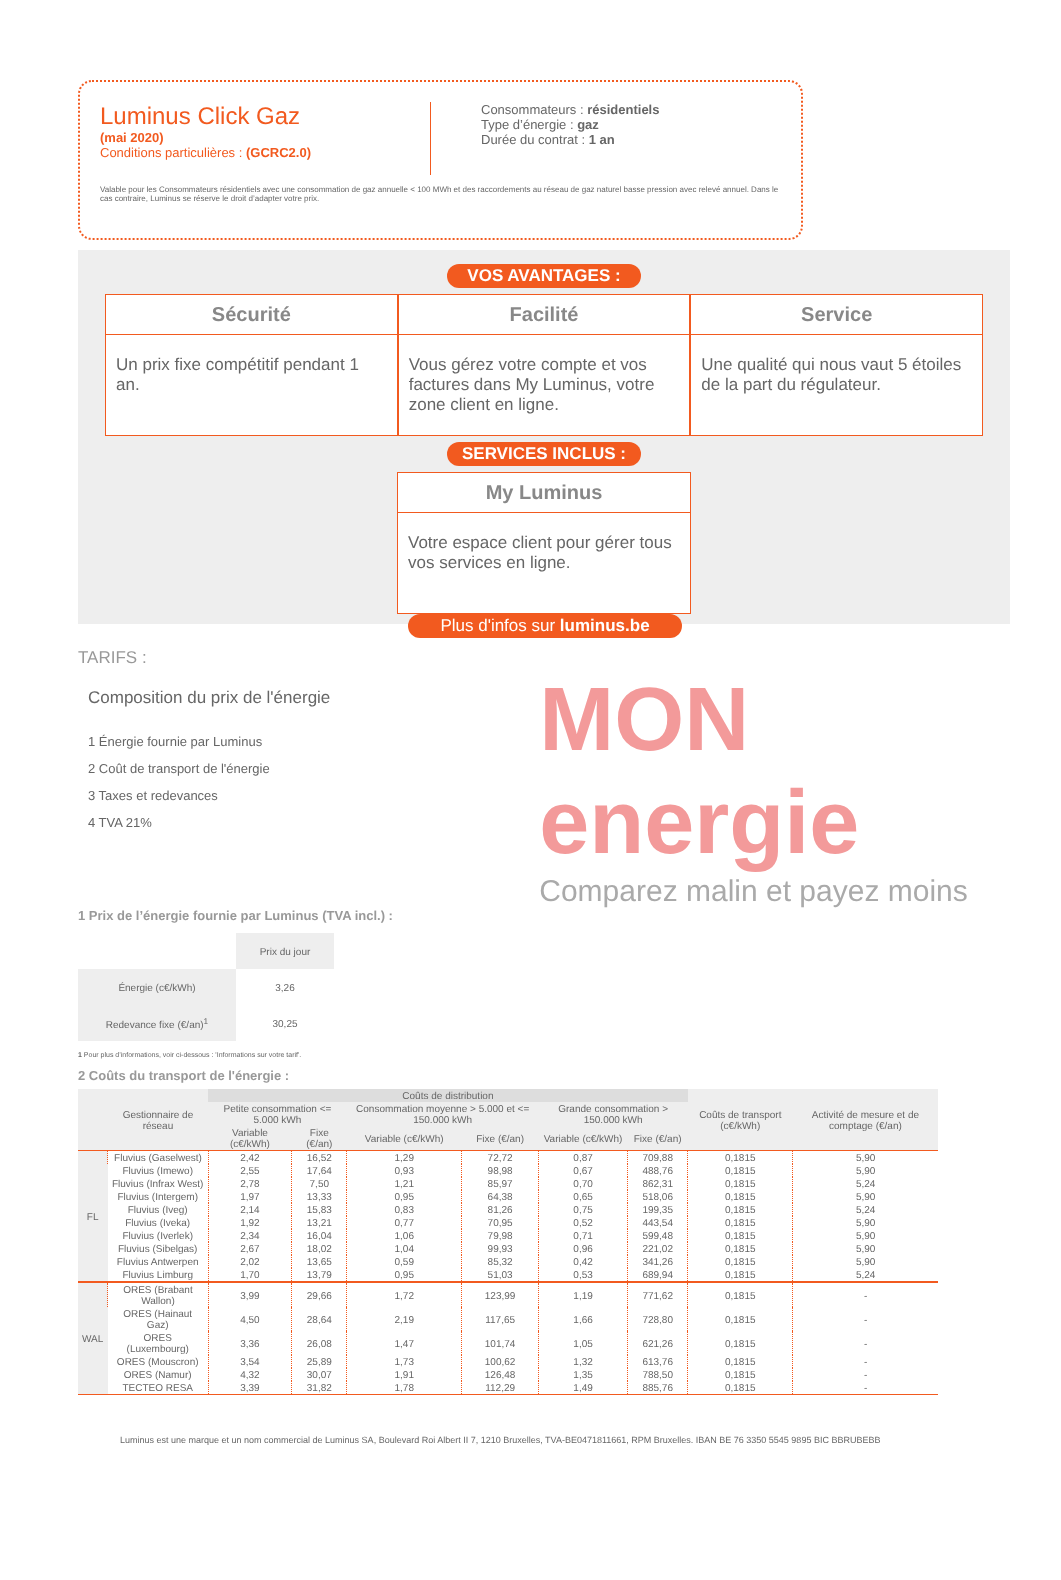Luminus Click Gaz
(mai 2020)
Conditions particulières : (GCRC2.0)
Consommateurs : résidentiels
Type d’énergie : gaz
Durée du contrat : 1 an
Valable pour les Consommateurs résidentiels avec une consommation de gaz annuelle < 100 MWh et des raccordements au réseau de gaz naturel basse pression avec relevé annuel. Dans le cas contraire, Luminus se réserve le droit d’adapter votre prix.
VOS AVANTAGES :
Sécurité
Un prix fixe compétitif pendant 1 an.
Facilité
Vous gérez votre compte et vos factures dans My Luminus, votre zone client en ligne.
Service
Une qualité qui nous vaut 5 étoiles de la part du régulateur.
SERVICES INCLUS :
My Luminus
Votre espace client pour gérer tous vos services en ligne.
Plus d'infos sur luminus.be
TARIFS :
Composition du prix de l'énergie
1 Énergie fournie par Luminus
2 Coût de transport de l'énergie
3 Taxes et redevances
4 TVA 21%
MON energie
Comparez malin et payez moins
1 Prix de l’énergie fournie par Luminus (TVA incl.) :
| | Prix du jour |
| --- | --- |
| Énergie (c€/kWh) | 3,26 |
| Redevance fixe (€/an)<sup>1</sup> | 30,25 |
1 Pour plus d’informations, voir ci-dessous : 'Informations sur votre tarif'.
2 Coûts du transport de l'énergie :
| | Gestionnaire de réseau | Coûts de distribution | | | | | | Coûts de transport (c€/kWh) | Activité de mesure et de comptage (€/an) |
| --- | --- | --- | --- | --- | --- | --- | --- | --- | --- |
| | | Petite consommation <= 5.000 kWh | | Consommation moyenne > 5.000 et <= 150.000 kWh | | Grande consommation > 150.000 kWh | | | |
| | | Variable (c€/kWh) | Fixe (€/an) | Variable (c€/kWh) | Fixe (€/an) | Variable (c€/kWh) | Fixe (€/an) | | |
| FL | Fluvius (Gaselwest) | 2,42 | 16,52 | 1,29 | 72,72 | 0,87 | 709,88 | 0,1815 | 5,90 |
| | Fluvius (Imewo) | 2,55 | 17,64 | 0,93 | 98,98 | 0,67 | 488,76 | 0,1815 | 5,90 |
| | Fluvius (Infrax West) | 2,78 | 7,50 | 1,21 | 85,97 | 0,70 | 862,31 | 0,1815 | 5,24 |
| | Fluvius (Intergem) | 1,97 | 13,33 | 0,95 | 64,38 | 0,65 | 518,06 | 0,1815 | 5,90 |
| | Fluvius (Iveg) | 2,14 | 15,83 | 0,83 | 81,26 | 0,75 | 199,35 | 0,1815 | 5,24 |
| | Fluvius (Iveka) | 1,92 | 13,21 | 0,77 | 70,95 | 0,52 | 443,54 | 0,1815 | 5,90 |
| | Fluvius (Iverlek) | 2,34 | 16,04 | 1,06 | 79,98 | 0,71 | 599,48 | 0,1815 | 5,90 |
| | Fluvius (Sibelgas) | 2,67 | 18,02 | 1,04 | 99,93 | 0,96 | 221,02 | 0,1815 | 5,90 |
| | Fluvius Antwerpen | 2,02 | 13,65 | 0,59 | 85,32 | 0,42 | 341,26 | 0,1815 | 5,90 |
| | Fluvius Limburg | 1,70 | 13,79 | 0,95 | 51,03 | 0,53 | 689,94 | 0,1815 | 5,24 |
| WAL | ORES (Brabant Wallon) | 3,99 | 29,66 | 1,72 | 123,99 | 1,19 | 771,62 | 0,1815 | - |
| | ORES (Hainaut Gaz) | 4,50 | 28,64 | 2,19 | 117,65 | 1,66 | 728,80 | 0,1815 | - |
| | ORES (Luxembourg) | 3,36 | 26,08 | 1,47 | 101,74 | 1,05 | 621,26 | 0,1815 | - |
| | ORES (Mouscron) | 3,54 | 25,89 | 1,73 | 100,62 | 1,32 | 613,76 | 0,1815 | - |
| | ORES (Namur) | 4,32 | 30,07 | 1,91 | 126,48 | 1,35 | 788,50 | 0,1815 | - |
| | TECTEO RESA | 3,39 | 31,82 | 1,78 | 112,29 | 1,49 | 885,76 | 0,1815 | - |
Luminus est une marque et un nom commercial de Luminus SA, Boulevard Roi Albert II 7, 1210 Bruxelles, TVA-BE0471811661, RPM Bruxelles. IBAN BE 76 3350 5545 9895 BIC BBRUBEBB